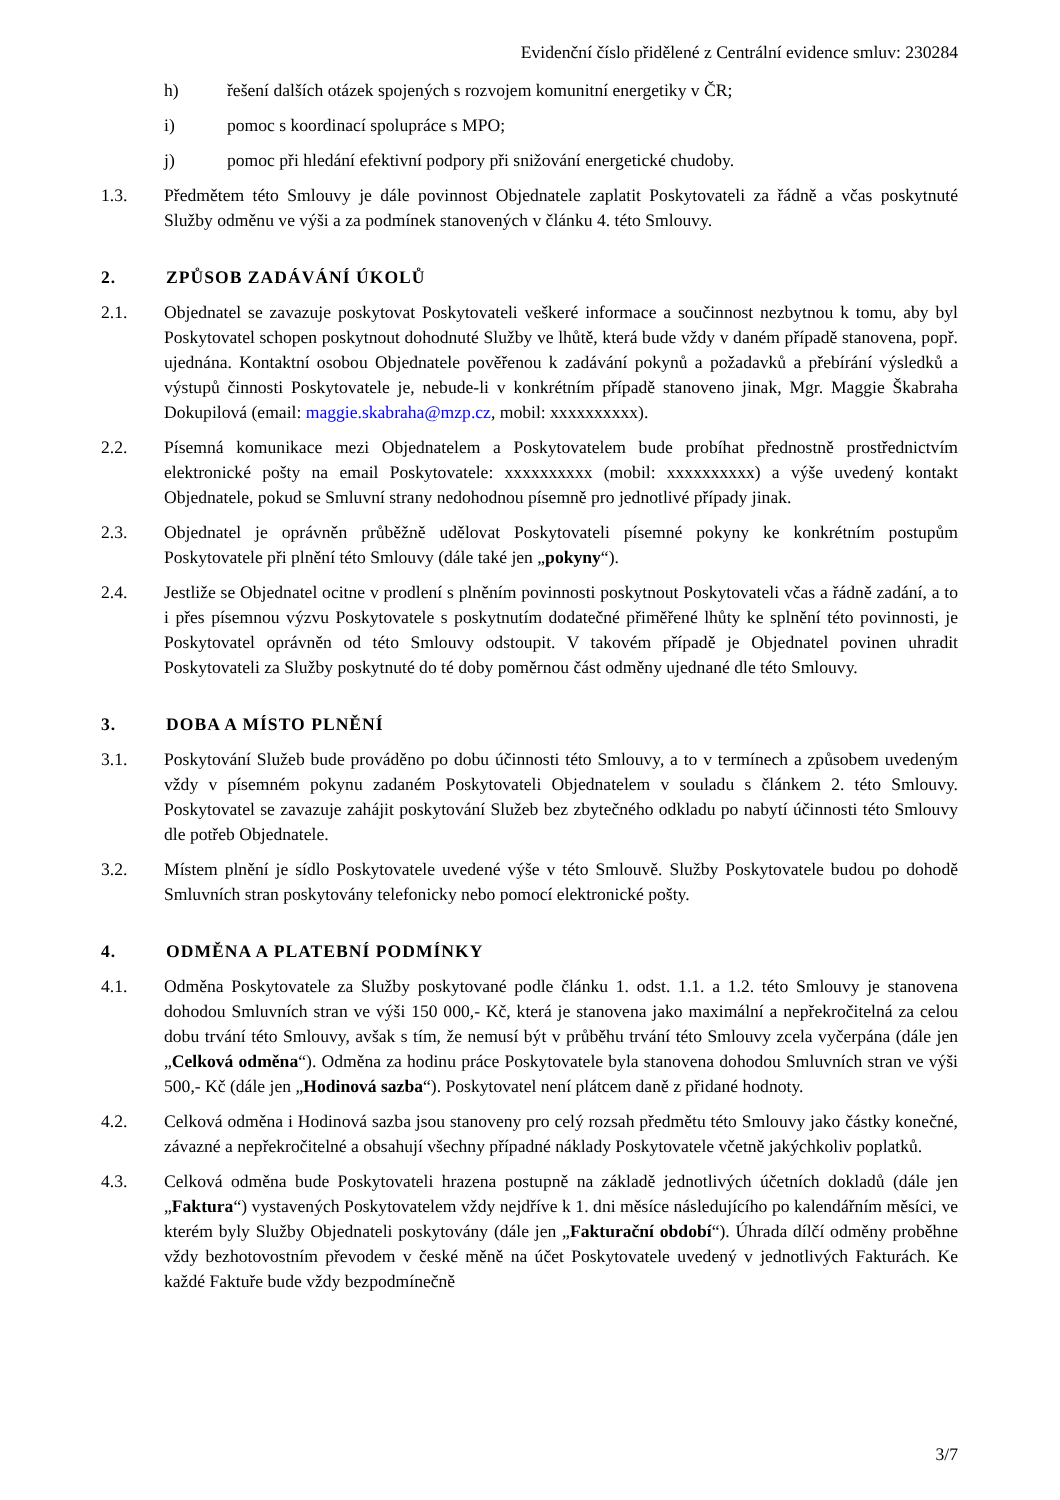Evidenční číslo přidělené z Centrální evidence smluv: 230284
h) řešení dalších otázek spojených s rozvojem komunitní energetiky v ČR;
i) pomoc s koordinací spolupráce s MPO;
j) pomoc při hledání efektivní podpory při snižování energetické chudoby.
1.3. Předmětem této Smlouvy je dále povinnost Objednatele zaplatit Poskytovateli za řádně a včas poskytnuté Služby odměnu ve výši a za podmínek stanovených v článku 4. této Smlouvy.
2. ZPŮSOB ZADÁVÁNÍ ÚKOLŮ
2.1. Objednatel se zavazuje poskytovat Poskytovateli veškeré informace a součinnost nezbytnou k tomu, aby byl Poskytovatel schopen poskytnout dohodnuté Služby ve lhůtě, která bude vždy v daném případě stanovena, popř. ujednána. Kontaktní osobou Objednatele pověřenou k zadávání pokynů a požadavků a přebírání výsledků a výstupů činnosti Poskytovatele je, nebude-li v konkrétním případě stanoveno jinak, Mgr. Maggie Škabraha Dokupilová (email: maggie.skabraha@mzp.cz, mobil: xxxxxxxxxx).
2.2. Písemná komunikace mezi Objednatelem a Poskytovatelem bude probíhat přednostně prostřednictvím elektronické pošty na email Poskytovatele: xxxxxxxxxx (mobil: xxxxxxxxxx) a výše uvedený kontakt Objednatele, pokud se Smluvní strany nedohodnou písemně pro jednotlivé případy jinak.
2.3. Objednatel je oprávněn průběžně udělovat Poskytovateli písemné pokyny ke konkrétním postupům Poskytovatele při plnění této Smlouvy (dále také jen „pokyny“).
2.4. Jestliže se Objednatel ocitne v prodlení s plněním povinnosti poskytnout Poskytovateli včas a řádně zadání, a to i přes písemnou výzvu Poskytovatele s poskytnutím dodatečné přiměřené lhůty ke splnění této povinnosti, je Poskytovatel oprávněn od této Smlouvy odstoupit. V takovém případě je Objednatel povinen uhradit Poskytovateli za Služby poskytnuté do té doby poměrnou část odměny ujednané dle této Smlouvy.
3. DOBA A MÍSTO PLNĚNÍ
3.1. Poskytování Služeb bude prováděno po dobu účinnosti této Smlouvy, a to v termínech a způsobem uvedeným vždy v písemném pokynu zadaném Poskytovateli Objednatelem v souladu s článkem 2. této Smlouvy. Poskytovatel se zavazuje zahájit poskytování Služeb bez zbytečného odkladu po nabytí účinnosti této Smlouvy dle potřeb Objednatele.
3.2. Místem plnění je sídlo Poskytovatele uvedené výše v této Smlouvě. Služby Poskytovatele budou po dohodě Smluvních stran poskytovány telefonicky nebo pomocí elektronické pošty.
4. ODMĚNA A PLATEBNÍ PODMÍNKY
4.1. Odměna Poskytovatele za Služby poskytované podle článku 1. odst. 1.1. a 1.2. této Smlouvy je stanovena dohodou Smluvních stran ve výši 150 000,- Kč, která je stanovena jako maximální a nepřekročitelná za celou dobu trvání této Smlouvy, avšak s tím, že nemusí být v průběhu trvání této Smlouvy zcela vyčerpána (dále jen „Celková odměna“). Odměna za hodinu práce Poskytovatele byla stanovena dohodou Smluvních stran ve výši 500,- Kč (dále jen „Hodinová sazba“). Poskytovatel není plátcem daně z přidané hodnoty.
4.2. Celková odměna i Hodinová sazba jsou stanoveny pro celý rozsah předmětu této Smlouvy jako částky konečné, závazné a nepřekročitelné a obsahují všechny případné náklady Poskytovatele včetně jakýchkoliv poplatků.
4.3. Celková odměna bude Poskytovateli hrazena postupně na základě jednotlivých účetních dokladů (dále jen „Faktura“) vystavených Poskytovatelem vždy nejdříve k 1. dni měsíce následujícího po kalendářním měsíci, ve kterém byly Služby Objednateli poskytovány (dále jen „Fakturační období“). Úhrada dílčí odměny proběhne vždy bezhotovostním převodem v české měně na účet Poskytovatele uvedený v jednotlivých Fakturách. Ke každé Faktuře bude vždy bezpodmínečně
3/7